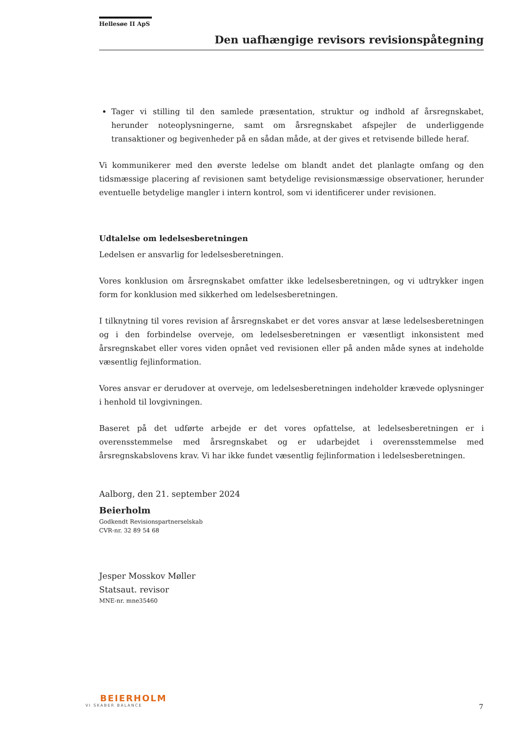Hellesøe II ApS
Den uafhængige revisors revisionspåtegning
Tager vi stilling til den samlede præsentation, struktur og indhold af årsregnskabet, herunder noteoplysningerne, samt om årsregnskabet afspejler de underliggende transaktioner og begivenheder på en sådan måde, at der gives et retvisende billede heraf.
Vi kommunikerer med den øverste ledelse om blandt andet det planlagte omfang og den tidsmæssige placering af revisionen samt betydelige revisionsmæssige observationer, herunder eventuelle betydelige mangler i intern kontrol, som vi identificerer under revisionen.
Udtalelse om ledelsesberetningen
Ledelsen er ansvarlig for ledelsesberetningen.
Vores konklusion om årsregnskabet omfatter ikke ledelsesberetningen, og vi udtrykker ingen form for konklusion med sikkerhed om ledelsesberetningen.
I tilknytning til vores revision af årsregnskabet er det vores ansvar at læse ledelsesberetningen og i den forbindelse overveje, om ledelsesberetningen er væsentligt inkonsistent med årsregnskabet eller vores viden opnået ved revisionen eller på anden måde synes at indeholde væsentlig fejlinformation.
Vores ansvar er derudover at overveje, om ledelsesberetningen indeholder krævede oplysninger i henhold til lovgivningen.
Baseret på det udførte arbejde er det vores opfattelse, at ledelsesberetningen er i overensstemmelse med årsregnskabet og er udarbejdet i overensstemmelse med årsregnskabslovens krav. Vi har ikke fundet væsentlig fejlinformation i ledelsesberetningen.
Aalborg, den 21. september 2024
Beierholm
Godkendt Revisionspartnerselskab
CVR-nr. 32 89 54 68
Jesper Mosskov Møller
Statsaut. revisor
MNE-nr. mne35460
BEIERHOLM
VI SKABER BALANCE
7